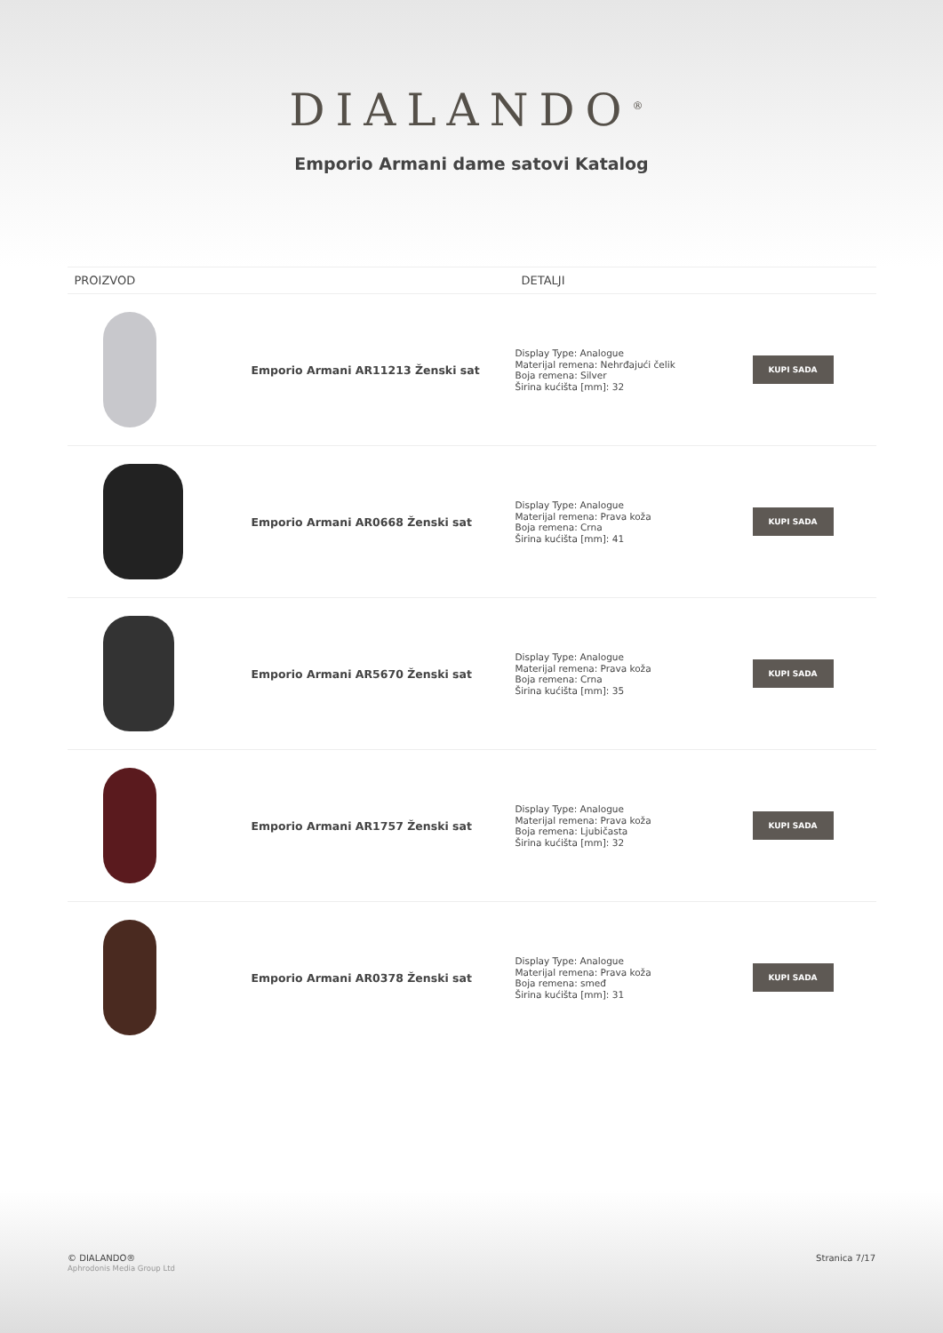DIALANDO<sup>®</sup>
Emporio Armani dame satovi Katalog
| PROIZVOD | | DETALJI | |
| --- | --- | --- | --- |
| | Emporio Armani AR11213 Ženski sat | Display Type: Analogue Materijal remena: Nehrđajući čelik Boja remena: Silver Širina kućišta [mm]: 32 | KUPI SADA |
| | Emporio Armani AR0668 Ženski sat | Display Type: Analogue Materijal remena: Prava koža Boja remena: Crna Širina kućišta [mm]: 41 | KUPI SADA |
| | Emporio Armani AR5670 Ženski sat | Display Type: Analogue Materijal remena: Prava koža Boja remena: Crna Širina kućišta [mm]: 35 | KUPI SADA |
| | Emporio Armani AR1757 Ženski sat | Display Type: Analogue Materijal remena: Prava koža Boja remena: Ljubičasta Širina kućišta [mm]: 32 | KUPI SADA |
| | Emporio Armani AR0378 Ženski sat | Display Type: Analogue Materijal remena: Prava koža Boja remena: smeđ Širina kućišta [mm]: 31 | KUPI SADA |
© DIALANDO®
Aphrodonis Media Group Ltd
Stranica 7/17